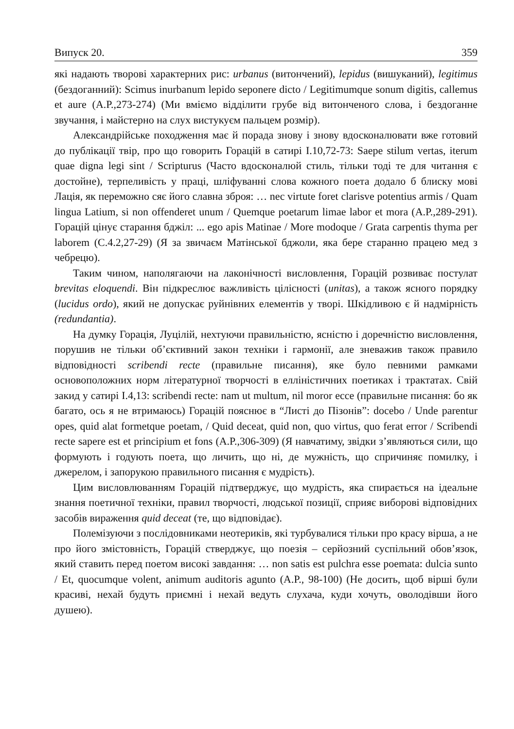Випуск 20. 359
які надають творові характерних рис: urbanus (витончений), lepidus (вишуканий), legitimus (бездоганний): Scimus inurbanum lepido seponere dicto / Legitimumque sonum digitis, callemus et aure (A.P.,273-274) (Ми вміємо відділити грубе від витонченого слова, і бездоганне звучання, і майстерно на слух вистукуєм пальцем розмір).
Александрійське походження має й порада знову і знову вдосконалювати вже готовий до публікації твір, про що говорить Горацій в сатирі I.10,72-73: Saepe stilum vertas, iterum quae digna legi sint / Scripturus (Часто вдосконалюй стиль, тільки тоді те для читання є достойне), терпеливість у праці, шліфуванні слова кожного поета додало б блиску мові Лація, як переможно сяє його славна зброя: … nec virtute foret clarisve potentius armis / Quam lingua Latium, si non offenderet unum / Quemque poetarum limae labor et mora (A.P.,289-291). Горацій цінує старання бджіл: ... ego apis Matinae / More modoque / Grata carpentis thyma per laborem (C.4.2,27-29) (Я за звичаєм Матінської бджоли, яка бере старанно працею мед з чебрецю).
Таким чином, наполягаючи на лаконічності висловлення, Горацій розвиває постулат brevitas eloquendi. Він підкреслює важливість цілісності (unitas), а також ясного порядку (lucidus ordo), який не допускає руйнівних елементів у творі. Шкідливою є й надмірність (redundantia).
На думку Горація, Луцілій, нехтуючи правильністю, ясністю і доречністю висловлення, порушив не тільки об’єктивний закон техніки і гармонії, але зневажив також правило відповідності scribendi recte (правильне писання), яке було певними рамками основоположних норм літературної творчості в елліністичних поетиках і трактатах. Свій закид у сатирі I.4,13: scribendi recte: nam ut multum, nil moror ecce (правильне писання: бо як багато, ось я не втримаюсь) Горацій пояснює в “Листі до Пізонів”: docebo / Unde parentur opes, quid alat formetque poetam, / Quid deceat, quid non, quo virtus, quo ferat error / Scribendi recte sapere est et principium et fons (A.P.,306-309) (Я навчатиму, звідки з’являються сили, що формують і годують поета, що личить, що ні, де мужність, що спричиняє помилку, і джерелом, і запорукою правильного писання є мудрість).
Цим висловлюванням Горацій підтверджує, що мудрість, яка спирається на ідеальне знання поетичної техніки, правил творчості, людської позиції, сприяє виборові відповідних засобів вираження quid deceat (те, що відповідає).
Полемізуючи з послідовниками неотериків, які турбувалися тільки про красу вірша, а не про його змістовність, Горацій стверджує, що поезія – серйозний суспільний обов’язок, який ставить перед поетом високі завдання: … non satis est pulchra esse poemata: dulcia sunto / Et, quocumque volent, animum auditoris agunto (A.P., 98-100) (Не досить, щоб вірші були красиві, нехай будуть приємні і нехай ведуть слухача, куди хочуть, оволодівши його душею).